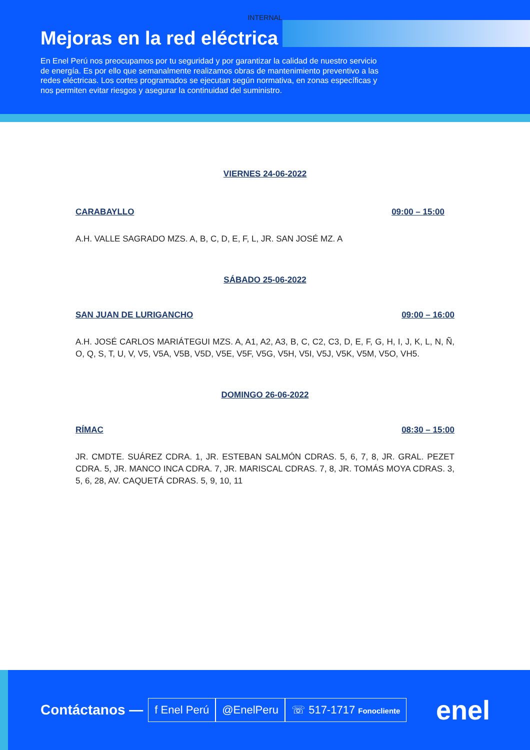INTERNAL
Mejoras en la red eléctrica
En Enel Perú nos preocupamos por tu seguridad y por garantizar la calidad de nuestro servicio de energía. Es por ello que semanalmente realizamos obras de mantenimiento preventivo a las redes eléctricas. Los cortes programados se ejecutan según normativa, en zonas específicas y nos permiten evitar riesgos y asegurar la continuidad del suministro.
VIERNES 24-06-2022
CARABAYLLO 09:00 – 15:00
A.H. VALLE SAGRADO MZS. A, B, C, D, E, F, L, JR. SAN JOSÉ MZ. A
SÁBADO 25-06-2022
SAN JUAN DE LURIGANCHO 09:00 – 16:00
A.H. JOSÉ CARLOS MARIÁTEGUI MZS. A, A1, A2, A3, B, C, C2, C3, D, E, F, G, H, I, J, K, L, N, Ñ, O, Q, S, T, U, V, V5, V5A, V5B, V5D, V5E, V5F, V5G, V5H, V5I, V5J, V5K, V5M, V5O, VH5.
DOMINGO 26-06-2022
RÍMAC 08:30 – 15:00
JR. CMDTE. SUÁREZ CDRA. 1, JR. ESTEBAN SALMÓN CDRAS. 5, 6, 7, 8, JR. GRAL. PEZET CDRA. 5, JR. MANCO INCA CDRA. 7, JR. MARISCAL CDRAS. 7, 8, JR. TOMÁS MOYA CDRAS. 3, 5, 6, 28, AV. CAQUETÁ CDRAS. 5, 9, 10, 11
Contáctanos — f Enel Perú @EnelPeru ☏ 517-1717 Fonocliente enel